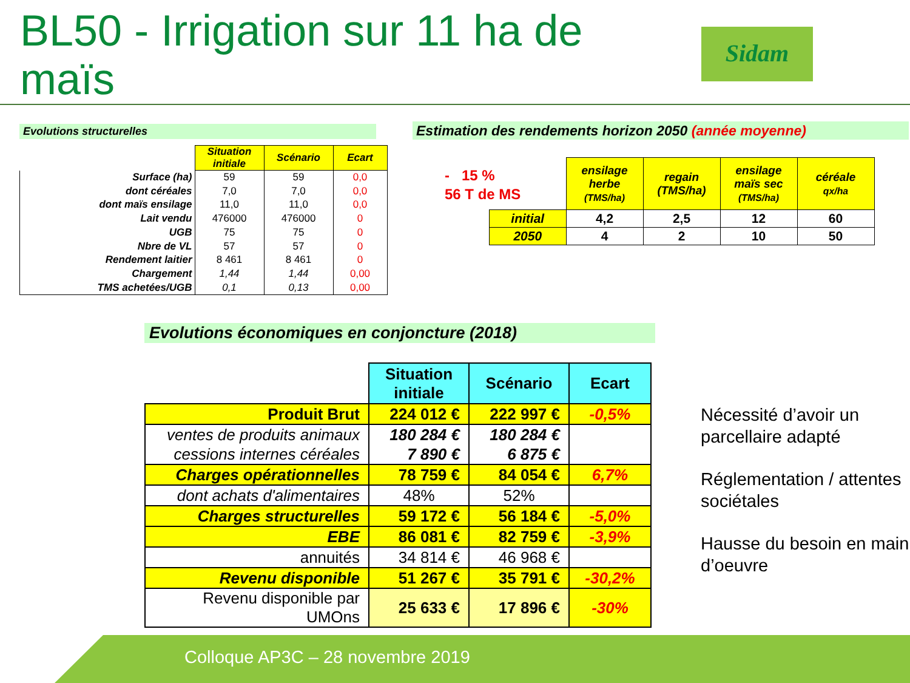BL50 - Irrigation sur 11 ha de maïs
Sidam
Evolutions structurelles
| | Situation initiale | Scénario | Ecart |
| --- | --- | --- | --- |
| Surface (ha) | 59 | 59 | 0,0 |
| dont céréales | 7,0 | 7,0 | 0,0 |
| dont maïs ensilage | 11,0 | 11,0 | 0,0 |
| Lait vendu | 476000 | 476000 | 0 |
| UGB | 75 | 75 | 0 |
| Nbre de VL | 57 | 57 | 0 |
| Rendement laitier | 8 461 | 8 461 | 0 |
| Chargement | 1,44 | 1,44 | 0,00 |
| TMS achetées/UGB | 0,1 | 0,13 | 0,00 |
Estimation des rendements horizon 2050 (année moyenne)
- 15 %
56 T de MS
| | ensilage herbe (TMS/ha) | regain (TMS/ha) | ensilage maïs sec (TMS/ha) | céréale qx/ha |
| --- | --- | --- | --- | --- |
| initial | 4,2 | 2,5 | 12 | 60 |
| 2050 | 4 | 2 | 10 | 50 |
Evolutions économiques en conjoncture (2018)
| | Situation initiale | Scénario | Ecart |
| --- | --- | --- | --- |
| Produit Brut | 224 012 € | 222 997 € | -0,5% |
| ventes de produits animaux | 180 284 € | 180 284 € | |
| cessions internes céréales | 7 890 € | 6 875 € | |
| Charges opérationnelles | 78 759 € | 84 054 € | 6,7% |
| dont achats d'alimentaires | 48% | 52% | |
| Charges structurelles | 59 172 € | 56 184 € | -5,0% |
| EBE | 86 081 € | 82 759 € | -3,9% |
| annuités | 34 814 € | 46 968 € | |
| Revenu disponible | 51 267 € | 35 791 € | -30,2% |
| Revenu disponible par UMOns | 25 633 € | 17 896 € | -30% |
Nécessité d’avoir un parcellaire adapté
Réglementation / attentes sociétales
Hausse du besoin en main d’oeuvre
Colloque AP3C – 28 novembre 2019